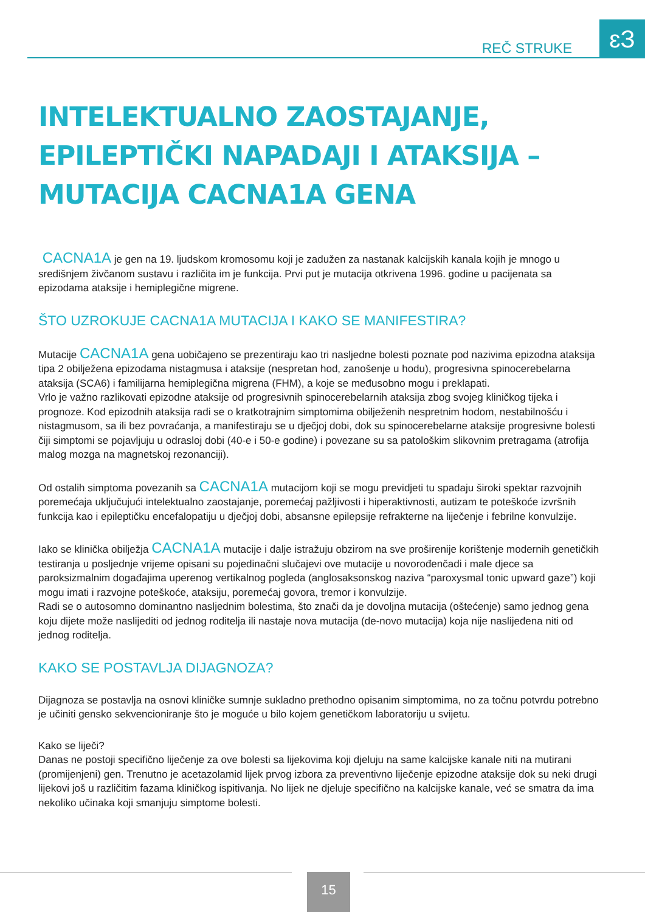REČ STRUKE ɛЗ
INTELEKTUALNO ZAOSTAJANJE, EPILEPTIČKI NAPADAJI I ATAKSIJA – MUTACIJA CACNA1A GENA
CACNA1A je gen na 19. ljudskom kromosomu koji je zadužen za nastanak kalcijskih kanala kojih je mnogo u središnjem živčanom sustavu i različita im je funkcija. Prvi put je mutacija otkrivena 1996. godine u pacijenata sa epizodama ataksije i hemiplegične migrene.
ŠTO UZROKUJE CACNA1A MUTACIJA I KAKO SE MANIFESTIRA?
Mutacije CACNA1A gena uobičajeno se prezentiraju kao tri nasljedne bolesti poznate pod nazivima epizodna ataksija tipa 2 obilježena epizodama nistagmusa i ataksije (nespretan hod, zanošenje u hodu), progresivna spinocerebelarna ataksija (SCA6) i familijarna hemiplegična migrena (FHM), a koje se međusobno mogu i preklapati.
Vrlo je važno razlikovati epizodne ataksije od progresivnih spinocerebelarnih ataksija zbog svojeg kliničkog tijeka i prognoze. Kod epizodnih ataksija radi se o kratkotrajnim simptomima obilježenih nespretnim hodom, nestabilnošću i nistagmusom, sa ili bez povraćanja, a manifestiraju se u dječjoj dobi, dok su spinocerebelarne ataksije progresivne bolesti čiji simptomi se pojavljuju u odrasloj dobi (40-e i 50-e godine) i povezane su sa patološkim slikovnim pretragama (atrofija malog mozga na magnetskoj rezonanciji).
Od ostalih simptoma povezanih sa CACNA1A mutacijom koji se mogu previdjeti tu spadaju široki spektar razvojnih poremećaja uključujući intelektualno zaostajanje, poremećaj pažljivosti i hiperaktivnosti, autizam te poteškoće izvršnih funkcija kao i epileptičku encefalopatiju u dječjoj dobi, absansne epilepsije refrakterne na liječenje i febrilne konvulzije.
Iako se klinička obilježja CACNA1A mutacije i dalje istražuju obzirom na sve proširenije korištenje modernih genetičkih testiranja u posljednje vrijeme opisani su pojedinačni slučajevi ove mutacije u novorođenčadi i male djece sa paroksizmalnim događajima uperenog vertikalnog pogleda (anglosaksonskog naziva “paroxysmal tonic upward gaze”) koji mogu imati i razvojne poteškoće, ataksiju, poremećaj govora, tremor i konvulzije.
Radi se o autosomno dominantno nasljednim bolestima, što znači da je dovoljna mutacija (oštećenje) samo jednog gena koju dijete može naslijediti od jednog roditelja ili nastaje nova mutacija (de-novo mutacija) koja nije naslijeđena niti od jednog roditelja.
KAKO SE POSTAVLJA DIJAGNOZA?
Dijagnoza se postavlja na osnovi kliničke sumnje sukladno prethodno opisanim simptomima, no za točnu potvrdu potrebno je učiniti gensko sekvencioniranje što je moguće u bilo kojem genetičkom laboratoriju u svijetu.
Kako se liječi?
Danas ne postoji specifično liječenje za ove bolesti sa lijekovima koji djeluju na same kalcijske kanale niti na mutirani (promijenjeni) gen. Trenutno je acetazolamid lijek prvog izbora za preventivno liječenje epizodne ataksije dok su neki drugi lijekovi još u različitim fazama kliničkog ispitivanja. No lijek ne djeluje specifično na kalcijske kanale, već se smatra da ima nekoliko učinaka koji smanjuju simptome bolesti.
15